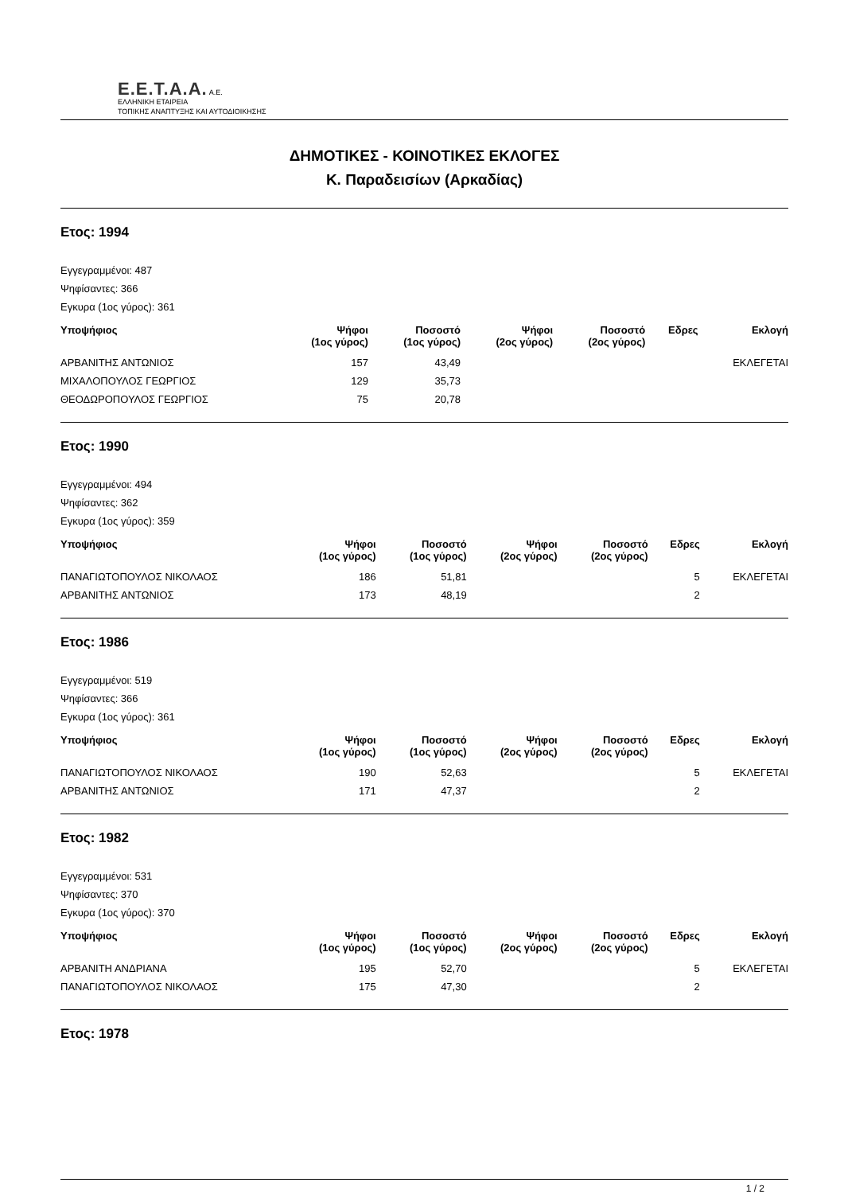E.E.T.A.A. A.E.
ΕΛΛΗΝΙΚΗ ΕΤΑΙΡΕΙΑ
ΤΟΠΙΚΗΣ ΑΝΑΠΤΥΞΗΣ ΚΑΙ ΑΥΤΟΔΙΟΙΚΗΣΗΣ
ΔΗΜΟΤΙΚΕΣ - ΚΟΙΝΟΤΙΚΕΣ ΕΚΛΟΓΕΣ
Κ. Παραδεισίων (Αρκαδίας)
Ετος: 1994
Εγγεγραμμένοι: 487
Ψηφίσαντες: 366
Εγκυρα (1ος γύρος): 361
| Υποψήφιος | Ψήφοι (1ος γύρος) | Ποσοστό (1ος γύρος) | Ψήφοι (2ος γύρος) | Ποσοστό (2ος γύρος) | Εδρες | Εκλογή |
| --- | --- | --- | --- | --- | --- | --- |
| ΑΡΒΑΝΙΤΗΣ ΑΝΤΩΝΙΟΣ | 157 | 43,49 | | | | ΕΚΛΕΓΕΤΑΙ |
| ΜΙΧΑΛΟΠΟΥΛΟΣ ΓΕΩΡΓΙΟΣ | 129 | 35,73 | | | | |
| ΘΕΟΔΩΡΟΠΟΥΛΟΣ ΓΕΩΡΓΙΟΣ | 75 | 20,78 | | | | |
Ετος: 1990
Εγγεγραμμένοι: 494
Ψηφίσαντες: 362
Εγκυρα (1ος γύρος): 359
| Υποψήφιος | Ψήφοι (1ος γύρος) | Ποσοστό (1ος γύρος) | Ψήφοι (2ος γύρος) | Ποσοστό (2ος γύρος) | Εδρες | Εκλογή |
| --- | --- | --- | --- | --- | --- | --- |
| ΠΑΝΑΓΙΩΤΟΠΟΥΛΟΣ ΝΙΚΟΛΑΟΣ | 186 | 51,81 | | | 5 | ΕΚΛΕΓΕΤΑΙ |
| ΑΡΒΑΝΙΤΗΣ ΑΝΤΩΝΙΟΣ | 173 | 48,19 | | | 2 | |
Ετος: 1986
Εγγεγραμμένοι: 519
Ψηφίσαντες: 366
Εγκυρα (1ος γύρος): 361
| Υποψήφιος | Ψήφοι (1ος γύρος) | Ποσοστό (1ος γύρος) | Ψήφοι (2ος γύρος) | Ποσοστό (2ος γύρος) | Εδρες | Εκλογή |
| --- | --- | --- | --- | --- | --- | --- |
| ΠΑΝΑΓΙΩΤΟΠΟΥΛΟΣ ΝΙΚΟΛΑΟΣ | 190 | 52,63 | | | 5 | ΕΚΛΕΓΕΤΑΙ |
| ΑΡΒΑΝΙΤΗΣ ΑΝΤΩΝΙΟΣ | 171 | 47,37 | | | 2 | |
Ετος: 1982
Εγγεγραμμένοι: 531
Ψηφίσαντες: 370
Εγκυρα (1ος γύρος): 370
| Υποψήφιος | Ψήφοι (1ος γύρος) | Ποσοστό (1ος γύρος) | Ψήφοι (2ος γύρος) | Ποσοστό (2ος γύρος) | Εδρες | Εκλογή |
| --- | --- | --- | --- | --- | --- | --- |
| ΑΡΒΑΝΙΤΗ ΑΝΔΡΙΑΝΑ | 195 | 52,70 | | | 5 | ΕΚΛΕΓΕΤΑΙ |
| ΠΑΝΑΓΙΩΤΟΠΟΥΛΟΣ ΝΙΚΟΛΑΟΣ | 175 | 47,30 | | | 2 | |
Ετος: 1978
1 / 2